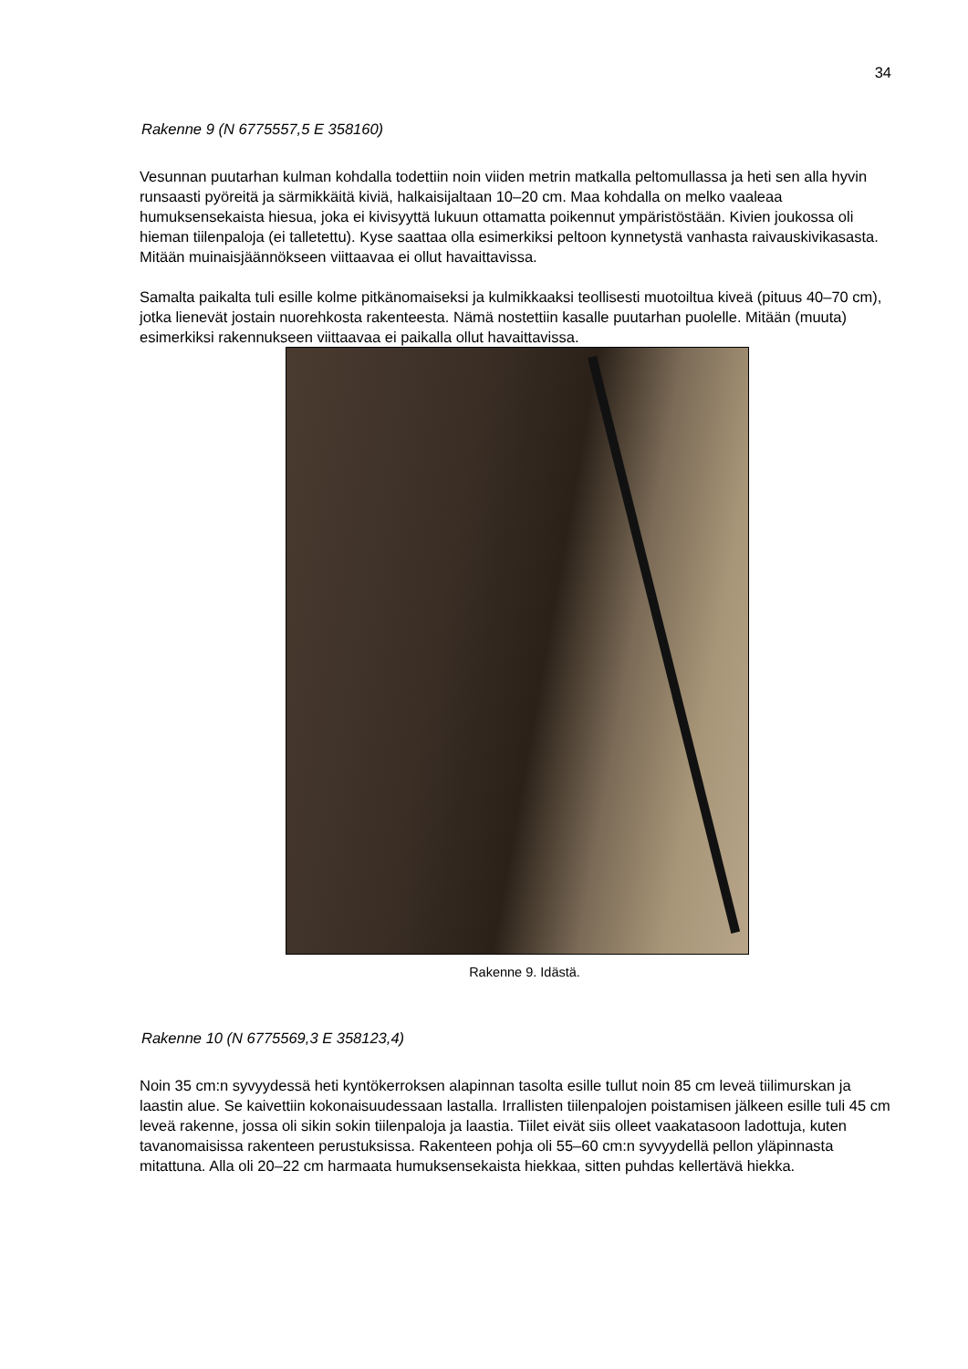34
Rakenne 9 (N 6775557,5 E 358160)
Vesunnan puutarhan kulman kohdalla todettiin noin viiden metrin matkalla peltomullassa ja heti sen alla hyvin runsaasti pyöreitä ja särmikkäitä kiviä, halkaisijaltaan 10–20 cm. Maa kohdalla on melko vaaleaa humuksensekaista hiesua, joka ei kivisyyttä lukuun ottamatta poikennut ympäristöstään. Kivien joukossa oli hieman tiilenpaloja (ei talletettu). Kyse saattaa olla esimerkiksi peltoon kynnetystä vanhasta raivauskivikasasta. Mitään muinaisjäännökseen viittaavaa ei ollut havaittavissa.
Samalta paikalta tuli esille kolme pitkänomaiseksi ja kulmikkaaksi teollisesti muotoiltua kiveä (pituus 40–70 cm), jotka lienevät jostain nuorehkosta rakenteesta. Nämä nostettiin kasalle puutarhan puolelle. Mitään (muuta) esimerkiksi rakennukseen viittaavaa ei paikalla ollut havaittavissa.
Rakenne 9. Idästä.
Rakenne 10 (N 6775569,3 E 358123,4)
Noin 35 cm:n syvyydessä heti kyntökerroksen alapinnan tasolta esille tullut noin 85 cm leveä tiilimurskan ja laastin alue. Se kaivettiin kokonaisuudessaan lastalla. Irrallisten tiilenpalojen poistamisen jälkeen esille tuli 45 cm leveä rakenne, jossa oli sikin sokin tiilenpaloja ja laastia. Tiilet eivät siis olleet vaakatasoon ladottuja, kuten tavanomaisissa rakenteen perustuksissa. Rakenteen pohja oli 55–60 cm:n syvyydellä pellon yläpinnasta mitattuna. Alla oli 20–22 cm harmaata humuksensekaista hiekkaa, sitten puhdas kellertävä hiekka.